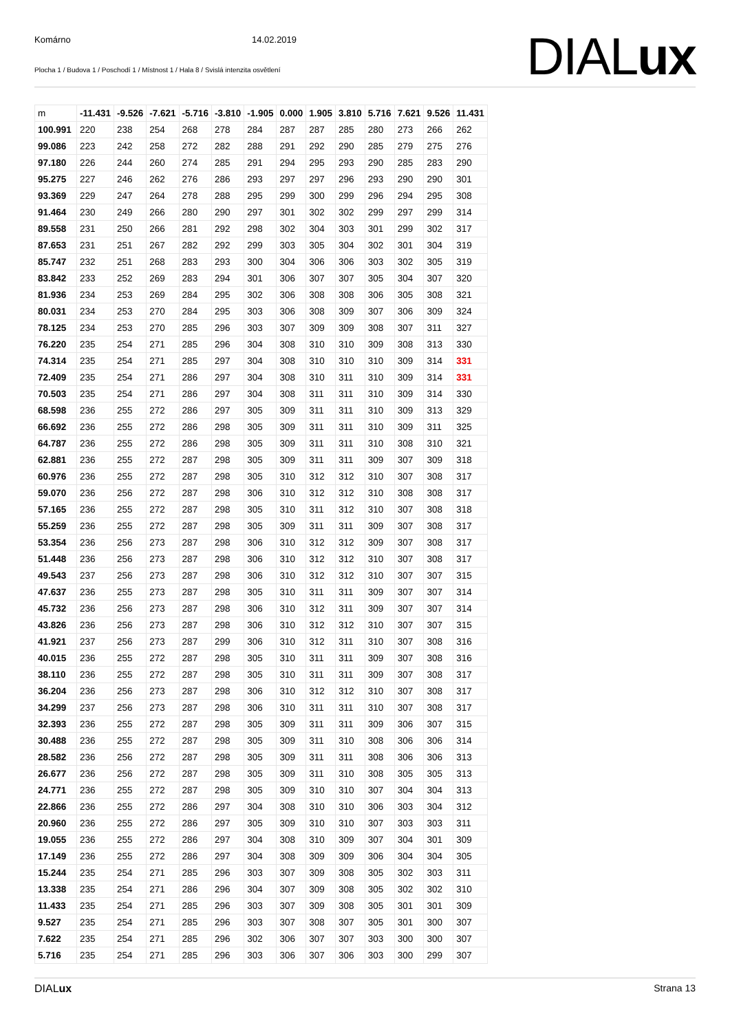Komárno 14.02.2019
Plocha 1 / Budova 1 / Poschodí 1 / Místnost 1 / Hala 8 / Svislá intenzita osvětlení
DIALux
| m | -11.431 | -9.526 | -7.621 | -5.716 | -3.810 | -1.905 | 0.000 | 1.905 | 3.810 | 5.716 | 7.621 | 9.526 | 11.431 |
| --- | --- | --- | --- | --- | --- | --- | --- | --- | --- | --- | --- | --- | --- |
| 100.991 | 220 | 238 | 254 | 268 | 278 | 284 | 287 | 287 | 285 | 280 | 273 | 266 | 262 |
| 99.086 | 223 | 242 | 258 | 272 | 282 | 288 | 291 | 292 | 290 | 285 | 279 | 275 | 276 |
| 97.180 | 226 | 244 | 260 | 274 | 285 | 291 | 294 | 295 | 293 | 290 | 285 | 283 | 290 |
| 95.275 | 227 | 246 | 262 | 276 | 286 | 293 | 297 | 297 | 296 | 293 | 290 | 290 | 301 |
| 93.369 | 229 | 247 | 264 | 278 | 288 | 295 | 299 | 300 | 299 | 296 | 294 | 295 | 308 |
| 91.464 | 230 | 249 | 266 | 280 | 290 | 297 | 301 | 302 | 302 | 299 | 297 | 299 | 314 |
| 89.558 | 231 | 250 | 266 | 281 | 292 | 298 | 302 | 304 | 303 | 301 | 299 | 302 | 317 |
| 87.653 | 231 | 251 | 267 | 282 | 292 | 299 | 303 | 305 | 304 | 302 | 301 | 304 | 319 |
| 85.747 | 232 | 251 | 268 | 283 | 293 | 300 | 304 | 306 | 306 | 303 | 302 | 305 | 319 |
| 83.842 | 233 | 252 | 269 | 283 | 294 | 301 | 306 | 307 | 307 | 305 | 304 | 307 | 320 |
| 81.936 | 234 | 253 | 269 | 284 | 295 | 302 | 306 | 308 | 308 | 306 | 305 | 308 | 321 |
| 80.031 | 234 | 253 | 270 | 284 | 295 | 303 | 306 | 308 | 309 | 307 | 306 | 309 | 324 |
| 78.125 | 234 | 253 | 270 | 285 | 296 | 303 | 307 | 309 | 309 | 308 | 307 | 311 | 327 |
| 76.220 | 235 | 254 | 271 | 285 | 296 | 304 | 308 | 310 | 310 | 309 | 308 | 313 | 330 |
| 74.314 | 235 | 254 | 271 | 285 | 297 | 304 | 308 | 310 | 310 | 310 | 309 | 314 | 331 |
| 72.409 | 235 | 254 | 271 | 286 | 297 | 304 | 308 | 310 | 311 | 310 | 309 | 314 | 331 |
| 70.503 | 235 | 254 | 271 | 286 | 297 | 304 | 308 | 311 | 311 | 310 | 309 | 314 | 330 |
| 68.598 | 236 | 255 | 272 | 286 | 297 | 305 | 309 | 311 | 311 | 310 | 309 | 313 | 329 |
| 66.692 | 236 | 255 | 272 | 286 | 298 | 305 | 309 | 311 | 311 | 310 | 309 | 311 | 325 |
| 64.787 | 236 | 255 | 272 | 286 | 298 | 305 | 309 | 311 | 311 | 310 | 308 | 310 | 321 |
| 62.881 | 236 | 255 | 272 | 287 | 298 | 305 | 309 | 311 | 311 | 309 | 307 | 309 | 318 |
| 60.976 | 236 | 255 | 272 | 287 | 298 | 305 | 310 | 312 | 312 | 310 | 307 | 308 | 317 |
| 59.070 | 236 | 256 | 272 | 287 | 298 | 306 | 310 | 312 | 312 | 310 | 308 | 308 | 317 |
| 57.165 | 236 | 255 | 272 | 287 | 298 | 305 | 310 | 311 | 312 | 310 | 307 | 308 | 318 |
| 55.259 | 236 | 255 | 272 | 287 | 298 | 305 | 309 | 311 | 311 | 309 | 307 | 308 | 317 |
| 53.354 | 236 | 256 | 273 | 287 | 298 | 306 | 310 | 312 | 312 | 309 | 307 | 308 | 317 |
| 51.448 | 236 | 256 | 273 | 287 | 298 | 306 | 310 | 312 | 312 | 310 | 307 | 308 | 317 |
| 49.543 | 237 | 256 | 273 | 287 | 298 | 306 | 310 | 312 | 312 | 310 | 307 | 307 | 315 |
| 47.637 | 236 | 255 | 273 | 287 | 298 | 305 | 310 | 311 | 311 | 309 | 307 | 307 | 314 |
| 45.732 | 236 | 256 | 273 | 287 | 298 | 306 | 310 | 312 | 311 | 309 | 307 | 307 | 314 |
| 43.826 | 236 | 256 | 273 | 287 | 298 | 306 | 310 | 312 | 312 | 310 | 307 | 307 | 315 |
| 41.921 | 237 | 256 | 273 | 287 | 299 | 306 | 310 | 312 | 311 | 310 | 307 | 308 | 316 |
| 40.015 | 236 | 255 | 272 | 287 | 298 | 305 | 310 | 311 | 311 | 309 | 307 | 308 | 316 |
| 38.110 | 236 | 255 | 272 | 287 | 298 | 305 | 310 | 311 | 311 | 309 | 307 | 308 | 317 |
| 36.204 | 236 | 256 | 273 | 287 | 298 | 306 | 310 | 312 | 312 | 310 | 307 | 308 | 317 |
| 34.299 | 237 | 256 | 273 | 287 | 298 | 306 | 310 | 311 | 311 | 310 | 307 | 308 | 317 |
| 32.393 | 236 | 255 | 272 | 287 | 298 | 305 | 309 | 311 | 311 | 309 | 306 | 307 | 315 |
| 30.488 | 236 | 255 | 272 | 287 | 298 | 305 | 309 | 311 | 310 | 308 | 306 | 306 | 314 |
| 28.582 | 236 | 256 | 272 | 287 | 298 | 305 | 309 | 311 | 311 | 308 | 306 | 306 | 313 |
| 26.677 | 236 | 256 | 272 | 287 | 298 | 305 | 309 | 311 | 310 | 308 | 305 | 305 | 313 |
| 24.771 | 236 | 255 | 272 | 287 | 298 | 305 | 309 | 310 | 310 | 307 | 304 | 304 | 313 |
| 22.866 | 236 | 255 | 272 | 286 | 297 | 304 | 308 | 310 | 310 | 306 | 303 | 304 | 312 |
| 20.960 | 236 | 255 | 272 | 286 | 297 | 305 | 309 | 310 | 310 | 307 | 303 | 303 | 311 |
| 19.055 | 236 | 255 | 272 | 286 | 297 | 304 | 308 | 310 | 309 | 307 | 304 | 301 | 309 |
| 17.149 | 236 | 255 | 272 | 286 | 297 | 304 | 308 | 309 | 309 | 306 | 304 | 304 | 305 |
| 15.244 | 235 | 254 | 271 | 285 | 296 | 303 | 307 | 309 | 308 | 305 | 302 | 303 | 311 |
| 13.338 | 235 | 254 | 271 | 286 | 296 | 304 | 307 | 309 | 308 | 305 | 302 | 302 | 310 |
| 11.433 | 235 | 254 | 271 | 285 | 296 | 303 | 307 | 309 | 308 | 305 | 301 | 301 | 309 |
| 9.527 | 235 | 254 | 271 | 285 | 296 | 303 | 307 | 308 | 307 | 305 | 301 | 300 | 307 |
| 7.622 | 235 | 254 | 271 | 285 | 296 | 302 | 306 | 307 | 307 | 303 | 300 | 300 | 307 |
| 5.716 | 235 | 254 | 271 | 285 | 296 | 303 | 306 | 307 | 306 | 303 | 300 | 299 | 307 |
DIALux Strana 13